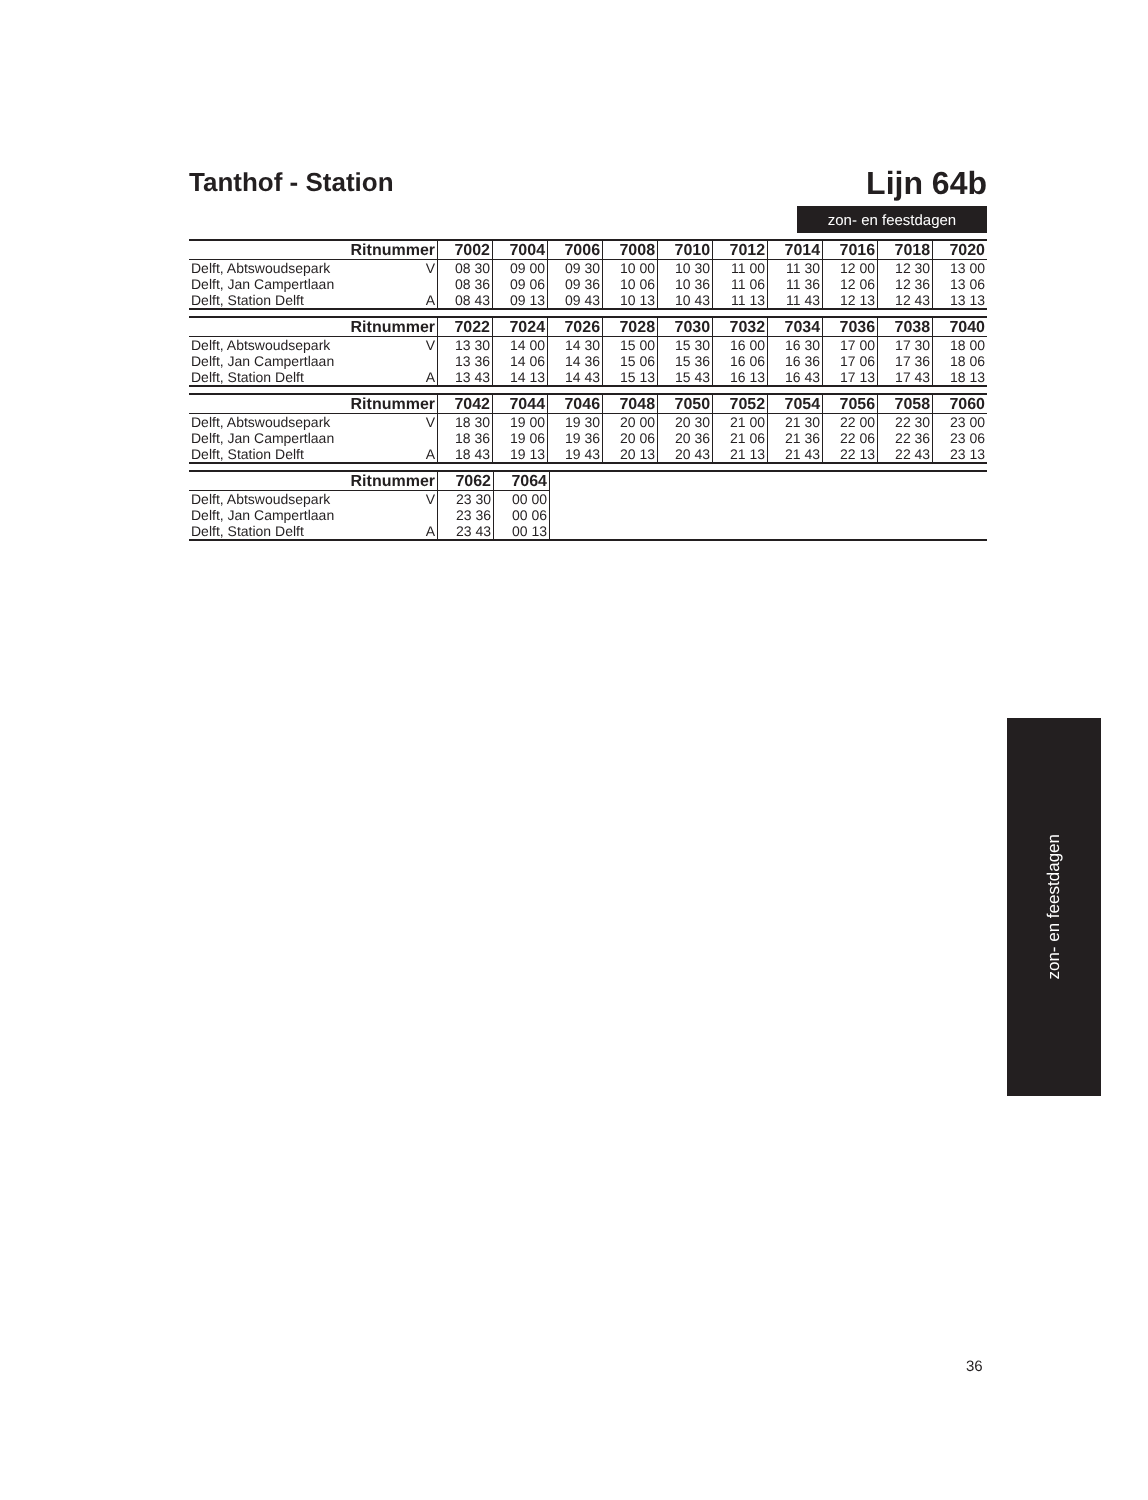Tanthof - Station
Lijn 64b
zon- en feestdagen
| Ritnummer | | 7002 | 7004 | 7006 | 7008 | 7010 | 7012 | 7014 | 7016 | 7018 | 7020 |
| --- | --- | --- | --- | --- | --- | --- | --- | --- | --- | --- | --- |
| Delft, Abtswoudsepark | V | 08 30 | 09 00 | 09 30 | 10 00 | 10 30 | 11 00 | 11 30 | 12 00 | 12 30 | 13 00 |
| Delft, Jan Campertlaan | | 08 36 | 09 06 | 09 36 | 10 06 | 10 36 | 11 06 | 11 36 | 12 06 | 12 36 | 13 06 |
| Delft, Station Delft | A | 08 43 | 09 13 | 09 43 | 10 13 | 10 43 | 11 13 | 11 43 | 12 13 | 12 43 | 13 13 |
| Ritnummer | | 7022 | 7024 | 7026 | 7028 | 7030 | 7032 | 7034 | 7036 | 7038 | 7040 |
| --- | --- | --- | --- | --- | --- | --- | --- | --- | --- | --- | --- |
| Delft, Abtswoudsepark | V | 13 30 | 14 00 | 14 30 | 15 00 | 15 30 | 16 00 | 16 30 | 17 00 | 17 30 | 18 00 |
| Delft, Jan Campertlaan | | 13 36 | 14 06 | 14 36 | 15 06 | 15 36 | 16 06 | 16 36 | 17 06 | 17 36 | 18 06 |
| Delft, Station Delft | A | 13 43 | 14 13 | 14 43 | 15 13 | 15 43 | 16 13 | 16 43 | 17 13 | 17 43 | 18 13 |
| Ritnummer | | 7042 | 7044 | 7046 | 7048 | 7050 | 7052 | 7054 | 7056 | 7058 | 7060 |
| --- | --- | --- | --- | --- | --- | --- | --- | --- | --- | --- | --- |
| Delft, Abtswoudsepark | V | 18 30 | 19 00 | 19 30 | 20 00 | 20 30 | 21 00 | 21 30 | 22 00 | 22 30 | 23 00 |
| Delft, Jan Campertlaan | | 18 36 | 19 06 | 19 36 | 20 06 | 20 36 | 21 06 | 21 36 | 22 06 | 22 36 | 23 06 |
| Delft, Station Delft | A | 18 43 | 19 13 | 19 43 | 20 13 | 20 43 | 21 13 | 21 43 | 22 13 | 22 43 | 23 13 |
| Ritnummer | | 7062 | 7064 | |
| --- | --- | --- | --- | --- |
| Delft, Abtswoudsepark | V | 23 30 | 00 00 | |
| Delft, Jan Campertlaan | | 23 36 | 00 06 | |
| Delft, Station Delft | A | 23 43 | 00 13 | |
zon- en feestdagen
36